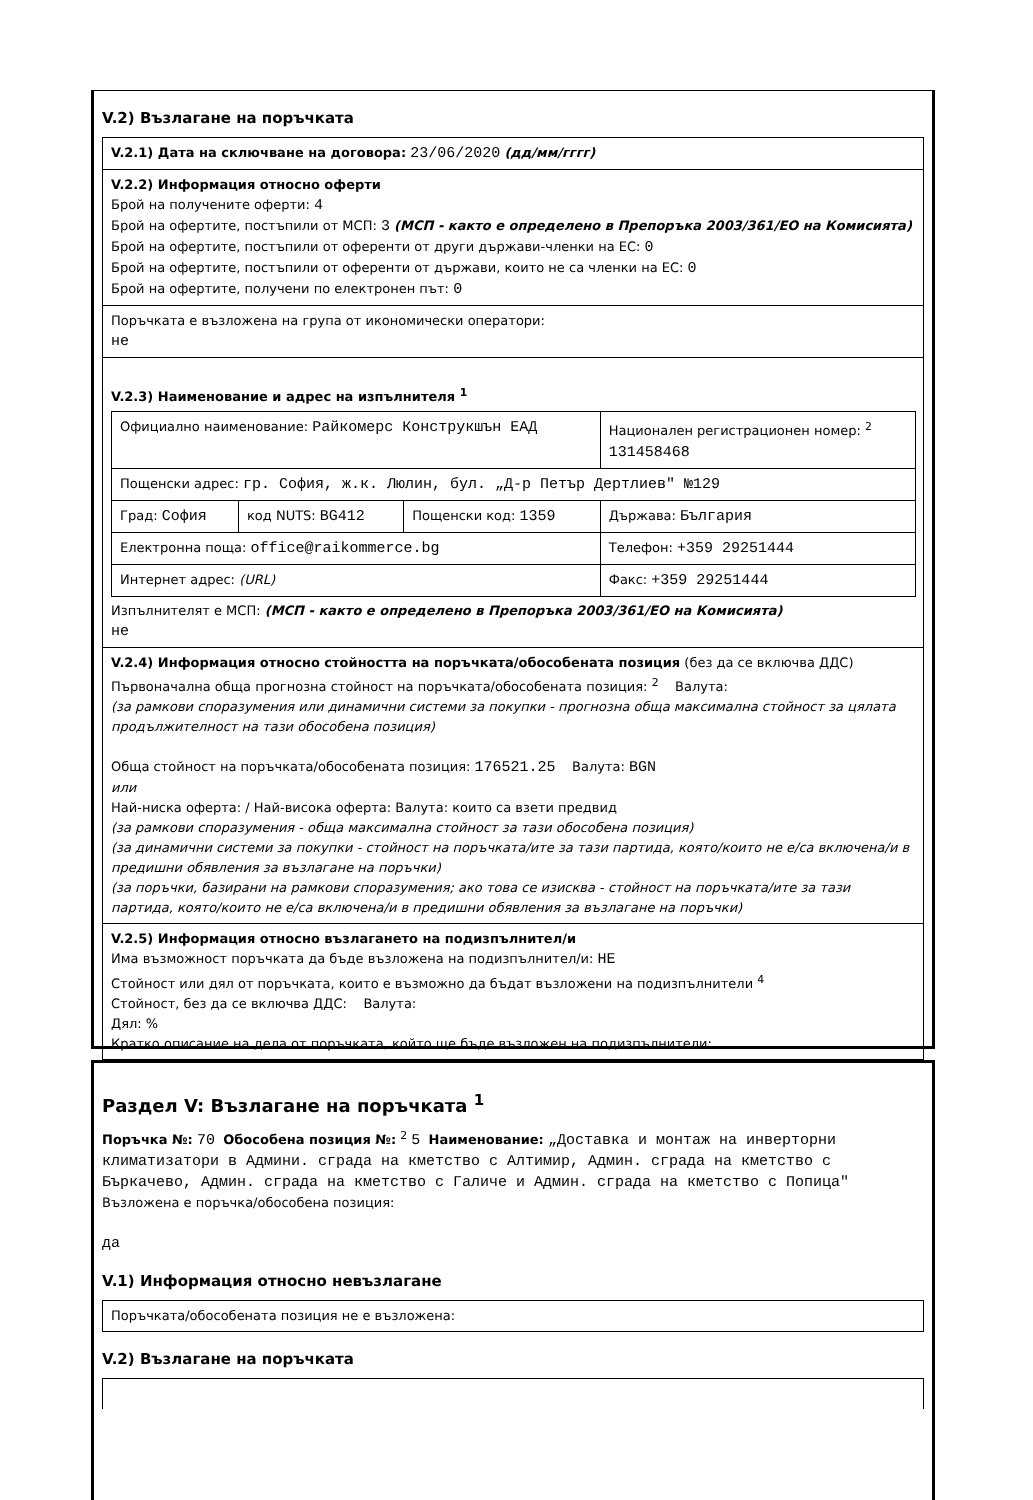V.2) Възлагане на поръчката
V.2.1) Дата на сключване на договора: 23/06/2020 (дд/мм/гггг)
V.2.2) Информация относно оферти
Брой на получените оферти: 4
Брой на офертите, постъпили от МСП: 3 (МСП - както е определено в Препоръка 2003/361/ЕО на Комисията)
Брой на офертите, постъпили от оференти от други държави-членки на ЕС: 0
Брой на офертите, постъпили от оференти от държави, които не са членки на ЕС: 0
Брой на офертите, получени по електронен път: 0
Поръчката е възложена на група от икономически оператори:
не
V.2.3) Наименование и адрес на изпълнителя <sup>1</sup>
| Официално наименование: Райкомерс Конструкшън ЕАД | | | Национален регистрационен номер: <sup>2</sup> 131458468 |
| Пощенски адрес: гр. София, ж.к. Люлин, бул. „Д-р Петър Дертлиев" №129 | | | |
| Град: София | код NUTS: BG412 | Пощенски код: 1359 | Държава: България |
| Електронна поща: office@raikommerce.bg | | | Телефон: +359 29251444 |
| Интернет адрес: (URL) | | | Факс: +359 29251444 |
Изпълнителят е МСП: (МСП - както е определено в Препоръка 2003/361/ЕО на Комисията)
не
V.2.4) Информация относно стойността на поръчката/обособената позиция (без да се включва ДДС)
Първоначална обща прогнозна стойност на поръчката/обособената позиция: <sup>2</sup> Валута:
(за рамкови споразумения или динамични системи за покупки - прогнозна обща максимална стойност за цялата продължителност на тази обособена позиция)
Обща стойност на поръчката/обособената позиция: 176521.25 Валута: BGN
или
Най-ниска оферта: / Най-висока оферта: Валута: които са взети предвид
(за рамкови споразумения - обща максимална стойност за тази обособена позиция)
(за динамични системи за покупки - стойност на поръчката/ите за тази партида, която/които не е/са включена/и в предишни обявления за възлагане на поръчки)
(за поръчки, базирани на рамкови споразумения; ако това се изисква - стойност на поръчката/ите за тази партида, която/които не е/са включена/и в предишни обявления за възлагане на поръчки)
V.2.5) Информация относно възлагането на подизпълнител/и
Има възможност поръчката да бъде възложена на подизпълнител/и: НЕ
Стойност или дял от поръчката, които е възможно да бъдат възложени на подизпълнители <sup>4</sup>
Стойност, без да се включва ДДС: Валута:
Дял: %
Кратко описание на дела от поръчката, който ще бъде възложен на подизпълнители:
Раздел V: Възлагане на поръчката <sup>1</sup>
Поръчка №: 70 Обособена позиция №: <sup>2</sup> 5 Наименование: „Доставка и монтаж на инверторни климатизатори в Админи. сграда на кметство с Алтимир, Админ. сграда на кметство с Бъркачево, Админ. сграда на кметство с Галиче и Админ. сграда на кметство с Попица"
Възложена е поръчка/обособена позиция:
да
V.1) Информация относно невъзлагане
Поръчката/обособената позиция не е възложена:
V.2) Възлагане на поръчката